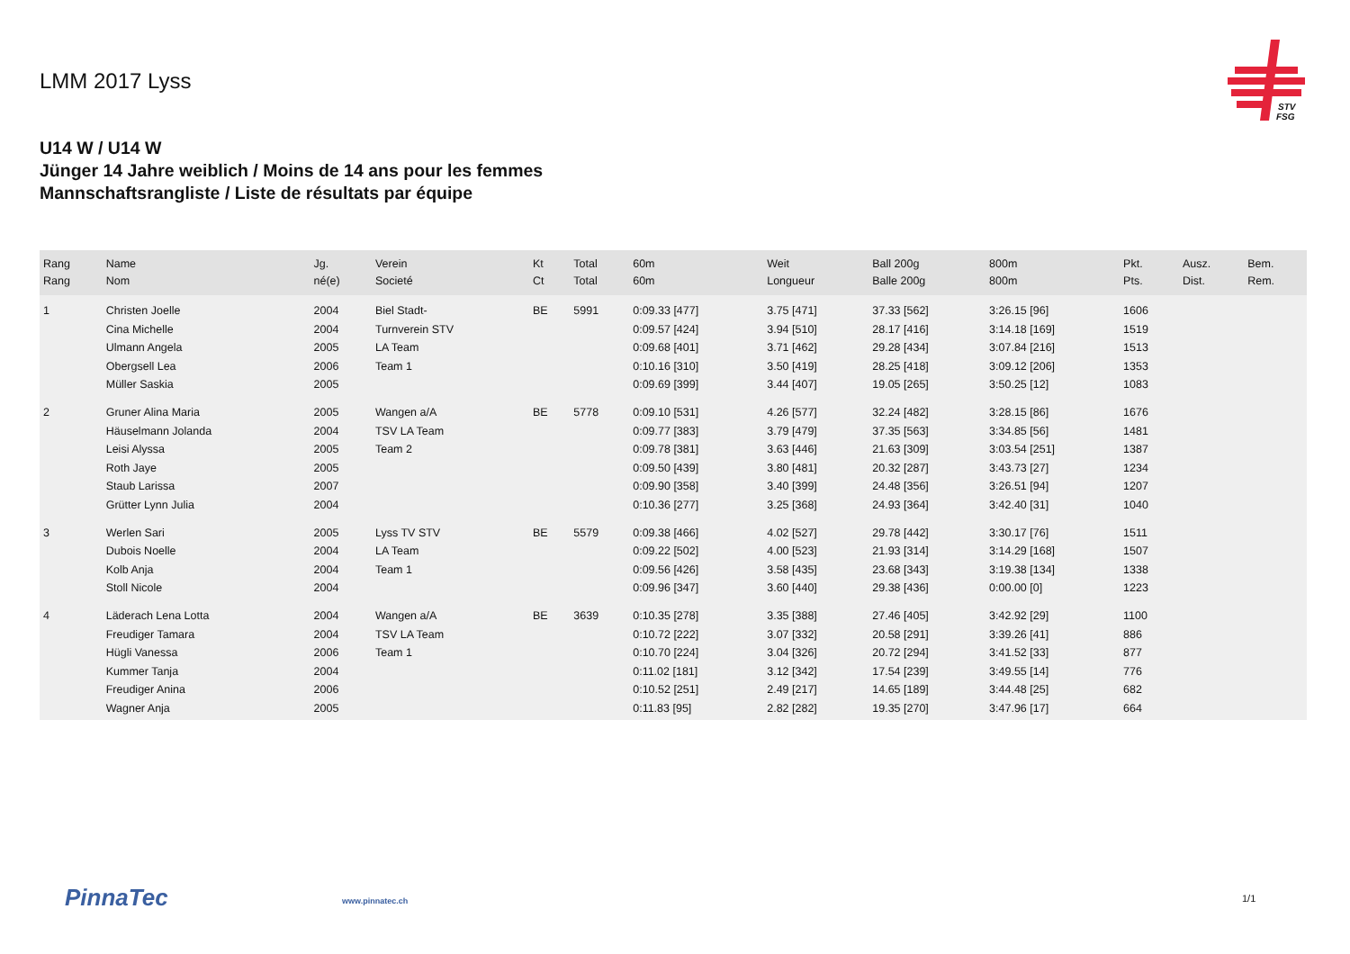LMM 2017 Lyss
STV
FSG
U14 W / U14 W
Jünger 14 Jahre weiblich / Moins de 14 ans pour les femmes
Mannschaftsrangliste / Liste de résultats par équipe
| Rang Rang | Name Nom | Jg. né(e) | Verein Societé | Kt Ct | Total Total | 60m 60m | Weit Longueur | Ball 200g Balle 200g | 800m 800m | Pkt. Pts. | Ausz. Dist. | Bem. Rem. |
| --- | --- | --- | --- | --- | --- | --- | --- | --- | --- | --- | --- | --- |
| 1 | Christen Joelle | 2004 | Biel Stadt- | BE | 5991 | 0:09.33 [477] | 3.75 [471] | 37.33 [562] | 3:26.15 [96] | 1606 | | |
| | Cina Michelle | 2004 | Turnverein STV | | | 0:09.57 [424] | 3.94 [510] | 28.17 [416] | 3:14.18 [169] | 1519 | | |
| | Ulmann Angela | 2005 | LA Team | | | 0:09.68 [401] | 3.71 [462] | 29.28 [434] | 3:07.84 [216] | 1513 | | |
| | Obergsell Lea | 2006 | Team 1 | | | 0:10.16 [310] | 3.50 [419] | 28.25 [418] | 3:09.12 [206] | 1353 | | |
| | Müller Saskia | 2005 | | | | 0:09.69 [399] | 3.44 [407] | 19.05 [265] | 3:50.25 [12] | 1083 | | |
| 2 | Gruner Alina Maria | 2005 | Wangen a/A | BE | 5778 | 0:09.10 [531] | 4.26 [577] | 32.24 [482] | 3:28.15 [86] | 1676 | | |
| | Häuselmann Jolanda | 2004 | TSV LA Team | | | 0:09.77 [383] | 3.79 [479] | 37.35 [563] | 3:34.85 [56] | 1481 | | |
| | Leisi Alyssa | 2005 | Team 2 | | | 0:09.78 [381] | 3.63 [446] | 21.63 [309] | 3:03.54 [251] | 1387 | | |
| | Roth Jaye | 2005 | | | | 0:09.50 [439] | 3.80 [481] | 20.32 [287] | 3:43.73 [27] | 1234 | | |
| | Staub Larissa | 2007 | | | | 0:09.90 [358] | 3.40 [399] | 24.48 [356] | 3:26.51 [94] | 1207 | | |
| | Grütter Lynn Julia | 2004 | | | | 0:10.36 [277] | 3.25 [368] | 24.93 [364] | 3:42.40 [31] | 1040 | | |
| 3 | Werlen Sari | 2005 | Lyss TV STV | BE | 5579 | 0:09.38 [466] | 4.02 [527] | 29.78 [442] | 3:30.17 [76] | 1511 | | |
| | Dubois Noelle | 2004 | LA Team | | | 0:09.22 [502] | 4.00 [523] | 21.93 [314] | 3:14.29 [168] | 1507 | | |
| | Kolb Anja | 2004 | Team 1 | | | 0:09.56 [426] | 3.58 [435] | 23.68 [343] | 3:19.38 [134] | 1338 | | |
| | Stoll Nicole | 2004 | | | | 0:09.96 [347] | 3.60 [440] | 29.38 [436] | 0:00.00 [0] | 1223 | | |
| 4 | Läderach Lena Lotta | 2004 | Wangen a/A | BE | 3639 | 0:10.35 [278] | 3.35 [388] | 27.46 [405] | 3:42.92 [29] | 1100 | | |
| | Freudiger Tamara | 2004 | TSV LA Team | | | 0:10.72 [222] | 3.07 [332] | 20.58 [291] | 3:39.26 [41] | 886 | | |
| | Hügli Vanessa | 2006 | Team 1 | | | 0:10.70 [224] | 3.04 [326] | 20.72 [294] | 3:41.52 [33] | 877 | | |
| | Kummer Tanja | 2004 | | | | 0:11.02 [181] | 3.12 [342] | 17.54 [239] | 3:49.55 [14] | 776 | | |
| | Freudiger Anina | 2006 | | | | 0:10.52 [251] | 2.49 [217] | 14.65 [189] | 3:44.48 [25] | 682 | | |
| | Wagner Anja | 2005 | | | | 0:11.83 [95] | 2.82 [282] | 19.35 [270] | 3:47.96 [17] | 664 | | |
PinnaTec www.pinnatec.ch 1/1